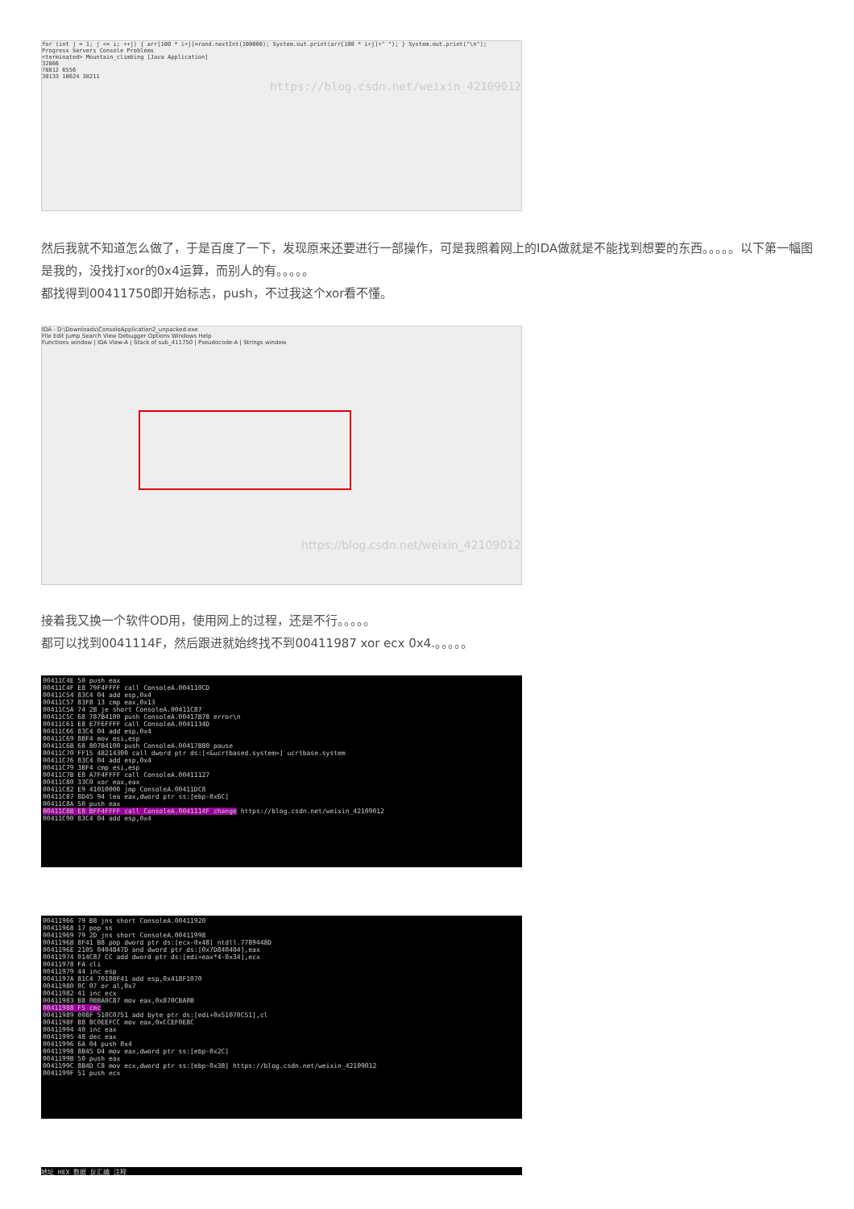for (int j = 1; j <= i; ++j) { arr[100 * i+j]=rand.nextInt(100000); System.out.print(arr[100 * i+j]+" "); } System.out.print("\n");
Progress Servers Console Problems
<terminated> Mountain_climbing [Java Application]
32866
78812 6556
30133 10624 38211
https://blog.csdn.net/weixin_42109012
然后我就不知道怎么做了，于是百度了一下，发现原来还要进行一部操作，可是我照着网上的IDA做就是不能找到想要的东西。。。。。以下第一幅图是我的，没找打xor的0x4运算，而别人的有。。。。。
都找得到00411750即开始标志，push，不过我这个xor看不懂。
IDA - D:\Downloads\ConsoleApplication2_unpacked.exe
File Edit Jump Search View Debugger Options Windows Help
Functions window | IDA View-A | Stack of sub_411750 | Pseudocode-A | Strings window
https://blog.csdn.net/weixin_42109012
接着我又换一个软件OD用，使用网上的过程，还是不行。。。。。
都可以找到0041114F，然后跟进就始终找不到00411987 xor ecx 0x4.。。。。。
00411C4E 50 push eax
00411C4F E8 79F4FFFF call ConsoleA.004110CD
00411C54 83C4 04 add esp,0x4
00411C57 83F8 13 cmp eax,0x13
00411C5A 74 2B je short ConsoleA.00411C87
00411C5C 68 787B4100 push ConsoleA.00417B78 error\n
00411C61 E8 E7F6FFFF call ConsoleA.0041134D
00411C66 83C4 04 add esp,0x4
00411C69 8BF4 mov esi,esp
00411C6B 68 807B4100 push ConsoleA.00417B80 pause
00411C70 FF15 48214300 call dword ptr ds:[<&ucrtbased.system>] ucrtbase.system
00411C76 83C4 04 add esp,0x4
00411C79 3BF4 cmp esi,esp
00411C7B E8 A7F4FFFF call ConsoleA.00411127
00411C80 33C0 xor eax,eax
00411C82 E9 41010000 jmp ConsoleA.00411DC8
00411C87 8D45 94 lea eax,dword ptr ss:[ebp-0x6C]
00411C8A 50 push eax
00411C8B E8 BFF4FFFF call ConsoleA.0041114F change https://blog.csdn.net/weixin_42109012
00411C90 83C4 04 add esp,0x4
00411966 79 B8 jns short ConsoleA.00411920
00411968 17 pop ss
00411969 79 2D jns short ConsoleA.00411998
0041196B 8F41 B8 pop dword ptr ds:[ecx-0x48] ntdll.7789448D
0041196E 2105 0404847D and dword ptr ds:[0x7D840404],eax
00411974 014C87 CC add dword ptr ds:[edi+eax*4-0x34],ecx
00411978 FA cli
00411979 44 inc esp
0041197A 81C4 70108F41 add esp,0x418F1070
00411980 0C 07 or al,0x7
00411982 41 inc ecx
00411983 B8 0BBA0C87 mov eax,0x870CBA0B
00411988 F5 cmc
00411989 008F 510C0751 add byte ptr ds:[edi+0x51070C51],cl
0041198F B8 8C0EEFCC mov eax,0xCCEF0E8C
00411994 40 inc eax
00411995 48 dec eax
00411996 6A 04 push 0x4
00411998 8B45 D4 mov eax,dword ptr ss:[ebp-0x2C]
0041199B 50 push eax
0041199C 8B4D C8 mov ecx,dword ptr ss:[ebp-0x38] https://blog.csdn.net/weixin_42109012
0041199F 51 push ecx
地址 HEX 数据 反汇编 注释